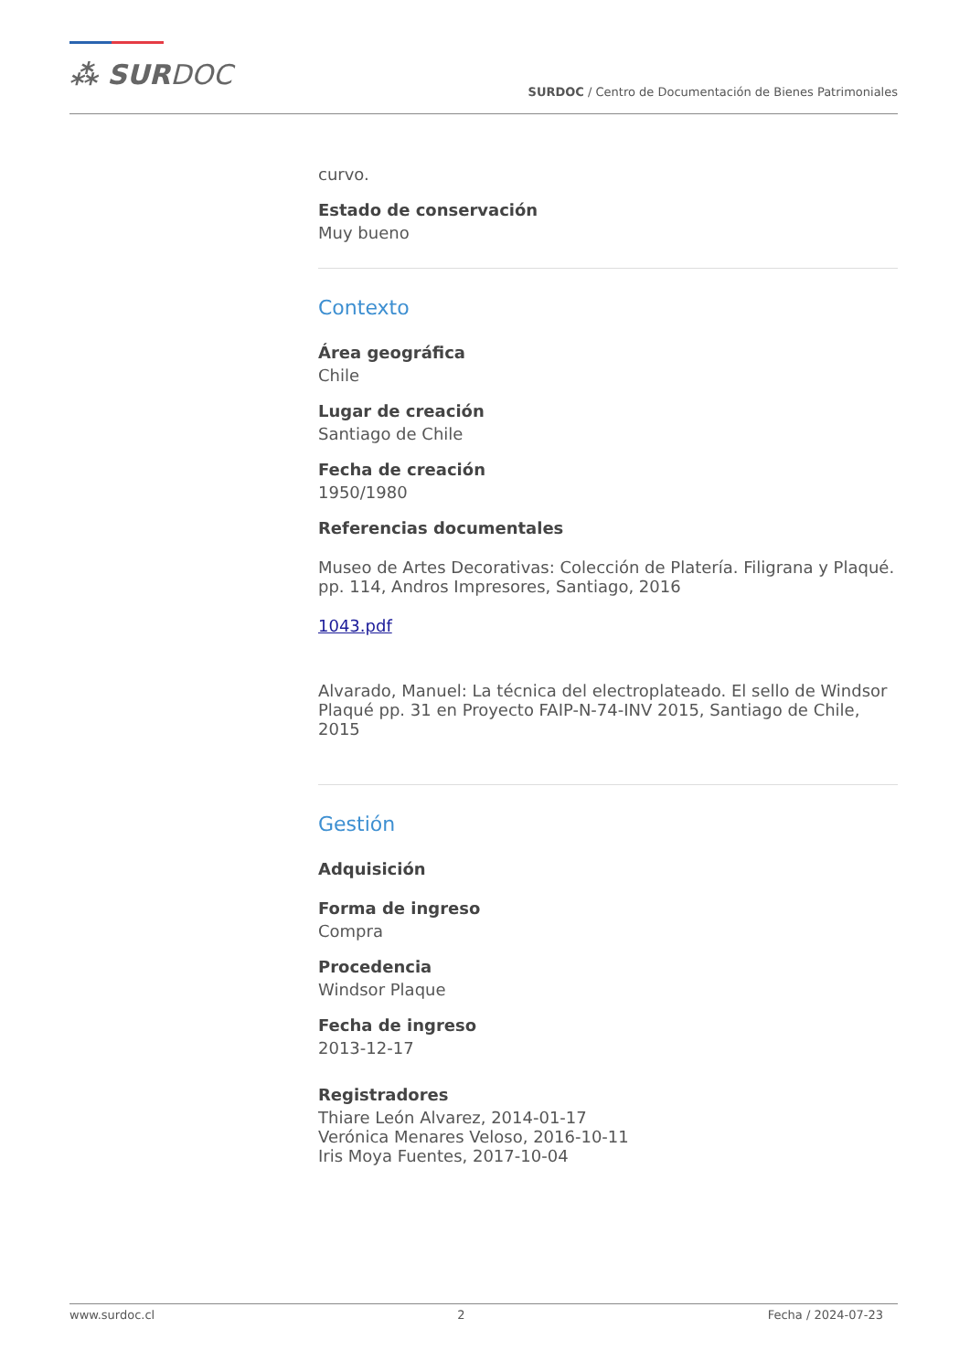⁂ SURDOC
SURDOC / Centro de Documentación de Bienes Patrimoniales
curvo.
Estado de conservación
Muy bueno
Contexto
Área geográfica
Chile
Lugar de creación
Santiago de Chile
Fecha de creación
1950/1980
Referencias documentales
Museo de Artes Decorativas: Colección de Platería. Filigrana y Plaqué. pp. 114, Andros Impresores, Santiago, 2016
1043.pdf
Alvarado, Manuel: La técnica del electroplateado. El sello de Windsor Plaqué pp. 31 en Proyecto FAIP-N-74-INV 2015, Santiago de Chile, 2015
Gestión
Adquisición
Forma de ingreso
Compra
Procedencia
Windsor Plaque
Fecha de ingreso
2013-12-17
Registradores
Thiare León Alvarez, 2014-01-17
Verónica Menares Veloso, 2016-10-11
Iris Moya Fuentes, 2017-10-04
www.surdoc.cl 2 Fecha / 2024-07-23